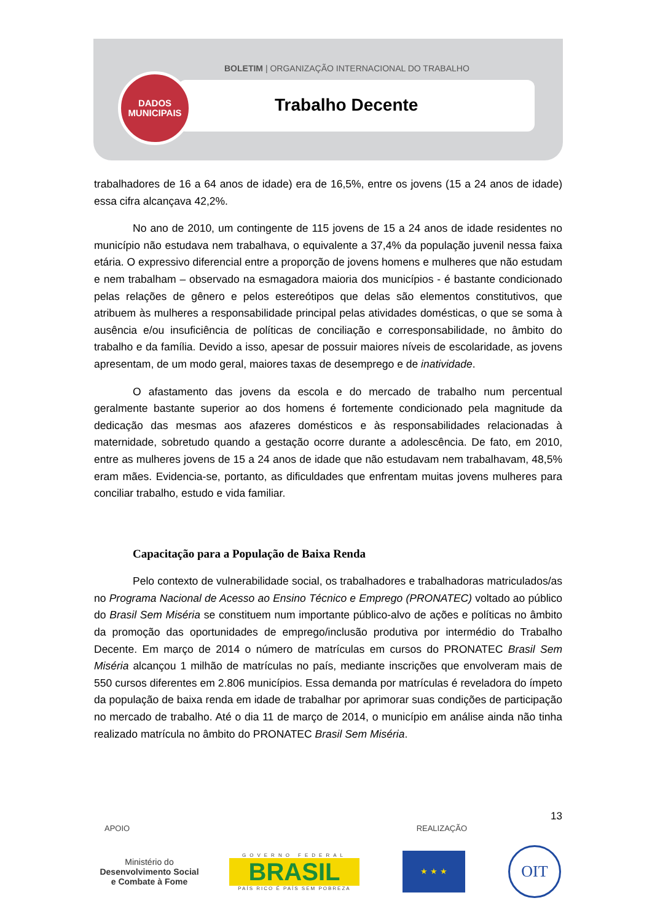BOLETIM | ORGANIZAÇÃO INTERNACIONAL DO TRABALHO
Trabalho Decente
DADOS
MUNICIPAIS
trabalhadores de 16 a 64 anos de idade) era de 16,5%, entre os jovens (15 a 24 anos de idade) essa cifra alcançava 42,2%.
No ano de 2010, um contingente de 115 jovens de 15 a 24 anos de idade residentes no município não estudava nem trabalhava, o equivalente a 37,4% da população juvenil nessa faixa etária. O expressivo diferencial entre a proporção de jovens homens e mulheres que não estudam e nem trabalham – observado na esmagadora maioria dos municípios - é bastante condicionado pelas relações de gênero e pelos estereótipos que delas são elementos constitutivos, que atribuem às mulheres a responsabilidade principal pelas atividades domésticas, o que se soma à ausência e/ou insuficiência de políticas de conciliação e corresponsabilidade, no âmbito do trabalho e da família. Devido a isso, apesar de possuir maiores níveis de escolaridade, as jovens apresentam, de um modo geral, maiores taxas de desemprego e de inatividade.
O afastamento das jovens da escola e do mercado de trabalho num percentual geralmente bastante superior ao dos homens é fortemente condicionado pela magnitude da dedicação das mesmas aos afazeres domésticos e às responsabilidades relacionadas à maternidade, sobretudo quando a gestação ocorre durante a adolescência. De fato, em 2010, entre as mulheres jovens de 15 a 24 anos de idade que não estudavam nem trabalhavam, 48,5% eram mães. Evidencia-se, portanto, as dificuldades que enfrentam muitas jovens mulheres para conciliar trabalho, estudo e vida familiar.
Capacitação para a População de Baixa Renda
Pelo contexto de vulnerabilidade social, os trabalhadores e trabalhadoras matriculados/as no Programa Nacional de Acesso ao Ensino Técnico e Emprego (PRONATEC) voltado ao público do Brasil Sem Miséria se constituem num importante público-alvo de ações e políticas no âmbito da promoção das oportunidades de emprego/inclusão produtiva por intermédio do Trabalho Decente. Em março de 2014 o número de matrículas em cursos do PRONATEC Brasil Sem Miséria alcançou 1 milhão de matrículas no país, mediante inscrições que envolveram mais de 550 cursos diferentes em 2.806 municípios. Essa demanda por matrículas é reveladora do ímpeto da população de baixa renda em idade de trabalhar por aprimorar suas condições de participação no mercado de trabalho. Até o dia 11 de março de 2014, o município em análise ainda não tinha realizado matrícula no âmbito do PRONATEC Brasil Sem Miséria.
13
APOIO REALIZAÇÃO
Ministério do
Desenvolvimento Social
e Combate à Fome
GOVERNO FEDERAL
BRASIL
PAÍS RICO É PAÍS SEM POBREZA
★ ★ ★
OIT